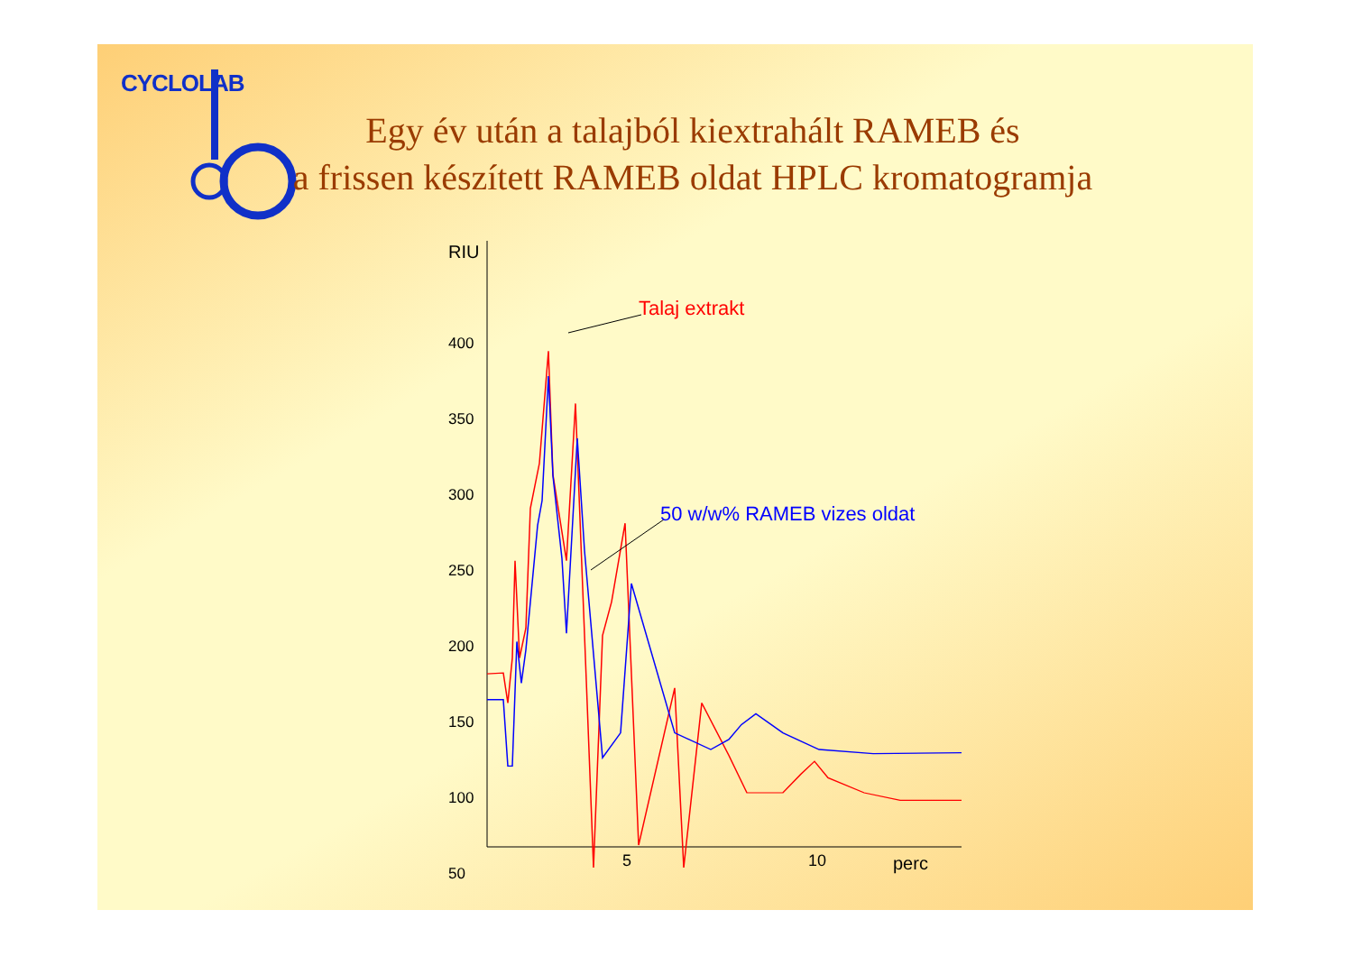CYCLOLAB
Egy év után a talajból kiextrahált RAMEB és
a frissen készített RAMEB oldat HPLC kromatogramja
RIU
400
350
300
250
200
150
100
50
Talaj extrakt
50 w/w% RAMEB vizes oldat
5 10 perc